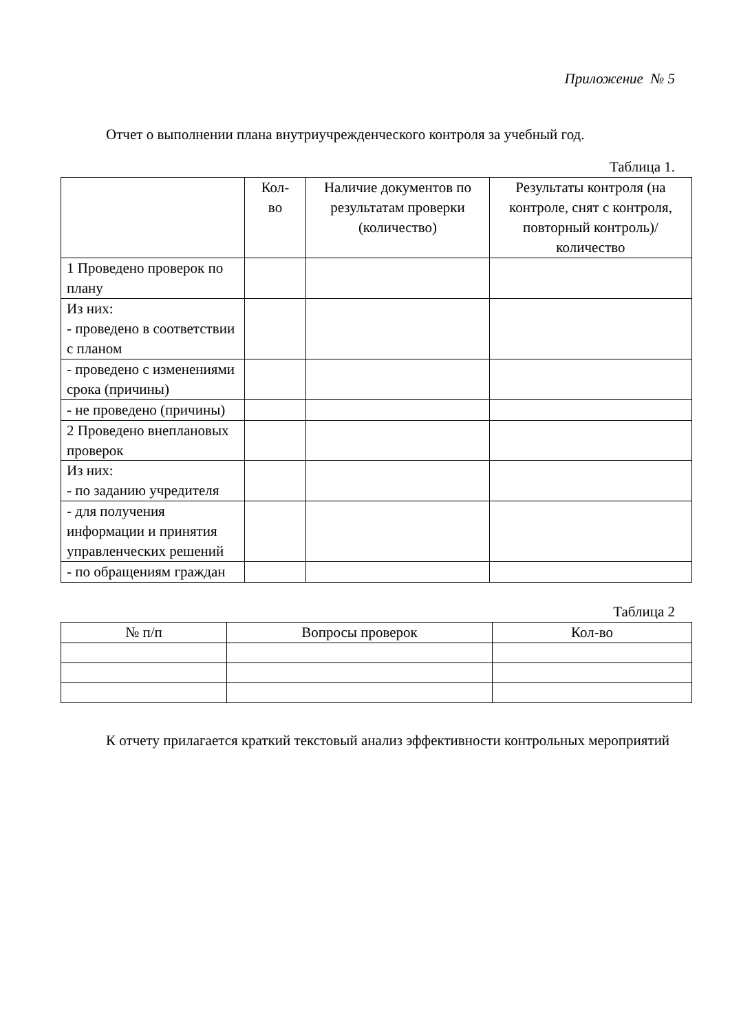Приложение № 5
Отчет о выполнении плана внутриучрежденческого контроля за учебный год.
Таблица 1.
| | Кол- во | Наличие документов по результатам проверки (количество) | Результаты контроля (на контроле, снят с контроля, повторный контроль)/количество |
| --- | --- | --- | --- |
| 1 Проведено проверок по плану | | | |
| Из них: - проведено в соответствии с планом | | | |
| - проведено с изменениями срока (причины) | | | |
| - не проведено (причины) | | | |
| 2 Проведено внеплановых проверок | | | |
| Из них: - по заданию учредителя | | | |
| - для получения информации и принятия управленческих решений | | | |
| - по обращениям граждан | | | |
Таблица 2
| № п/п | Вопросы проверок | Кол-во |
| --- | --- | --- |
К отчету прилагается краткий текстовый анализ эффективности контрольных мероприятий